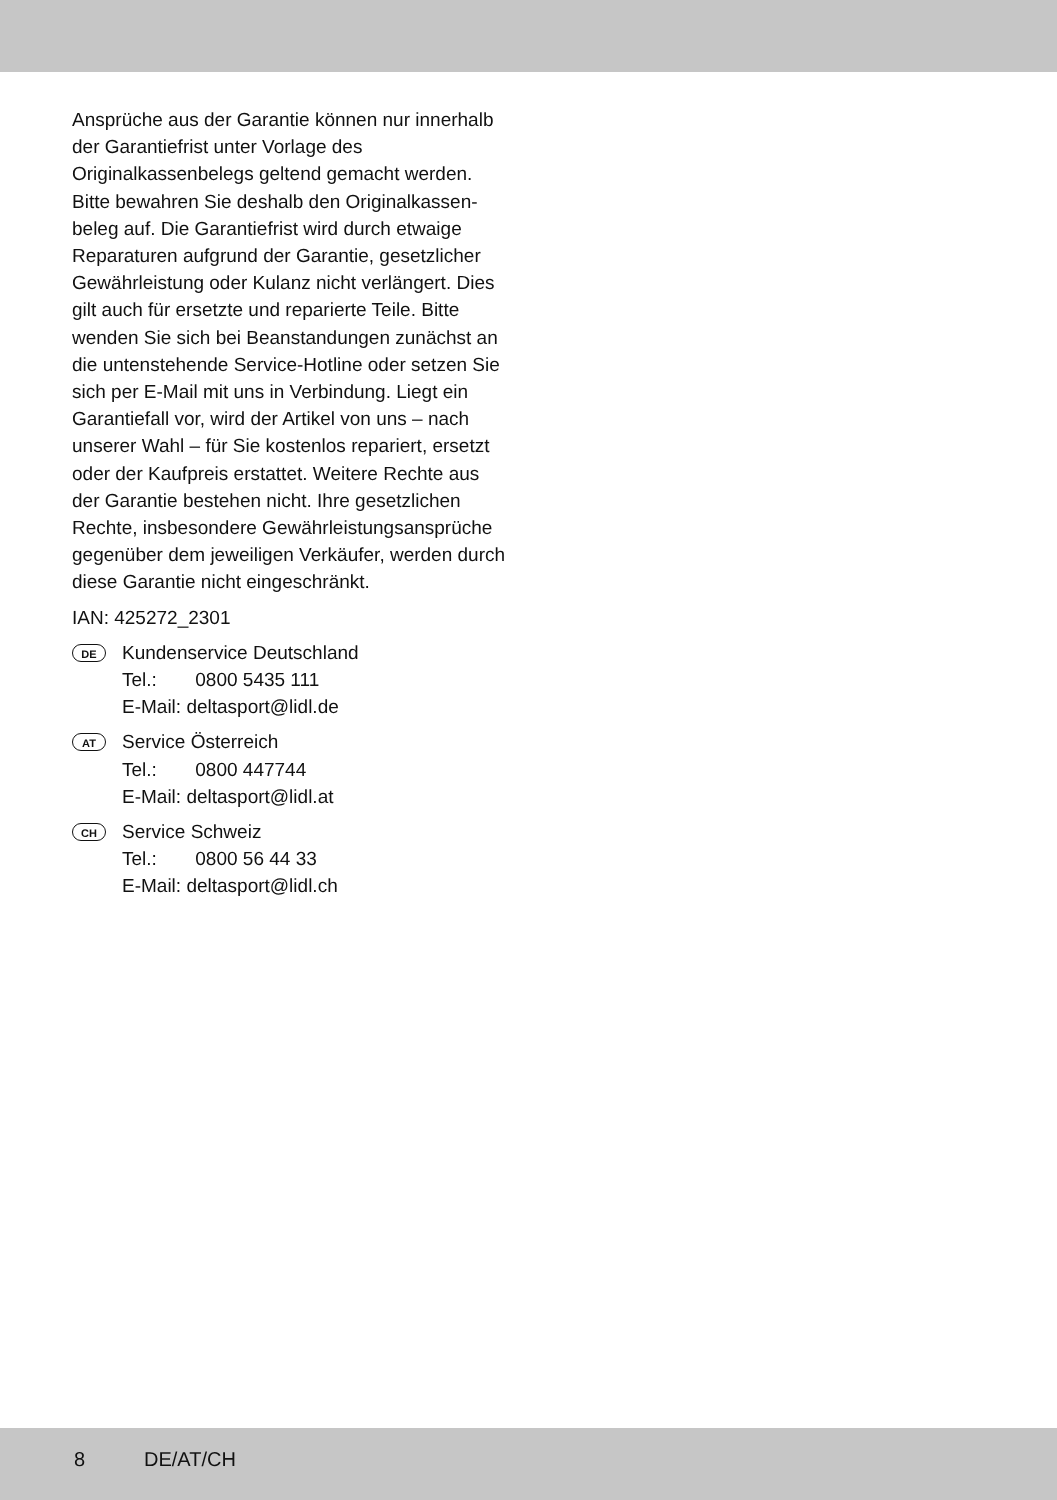Ansprüche aus der Garantie können nur innerhalb der Garantiefrist unter Vorlage des Originalkassenbelegs geltend gemacht werden. Bitte bewahren Sie deshalb den Originalkassen­beleg auf. Die Garantiefrist wird durch etwaige Reparaturen aufgrund der Garantie, gesetzlicher Gewährleistung oder Kulanz nicht verlängert. Dies gilt auch für ersetzte und reparierte Teile. Bitte wenden Sie sich bei Beanstandungen zunächst an die untenstehende Service-Hotline oder setzen Sie sich per E-Mail mit uns in Verbin­dung. Liegt ein Garantiefall vor, wird der Artikel von uns – nach unserer Wahl – für Sie kostenlos repariert, ersetzt oder der Kaufpreis erstattet. Weitere Rechte aus der Garantie bestehen nicht. Ihre gesetzlichen Rechte, insbesondere Gewähr­leistungsansprüche gegenüber dem jeweiligen Verkäufer, werden durch diese Garantie nicht eingeschränkt.
IAN: 425272_2301
DE
Kundenservice Deutschland
Tel.: 0800 5435 111
E-Mail: deltasport@lidl.de
AT
Service Österreich
Tel.: 0800 447744
E-Mail: deltasport@lidl.at
CH
Service Schweiz
Tel.: 0800 56 44 33
E-Mail: deltasport@lidl.ch
8 DE/AT/CH